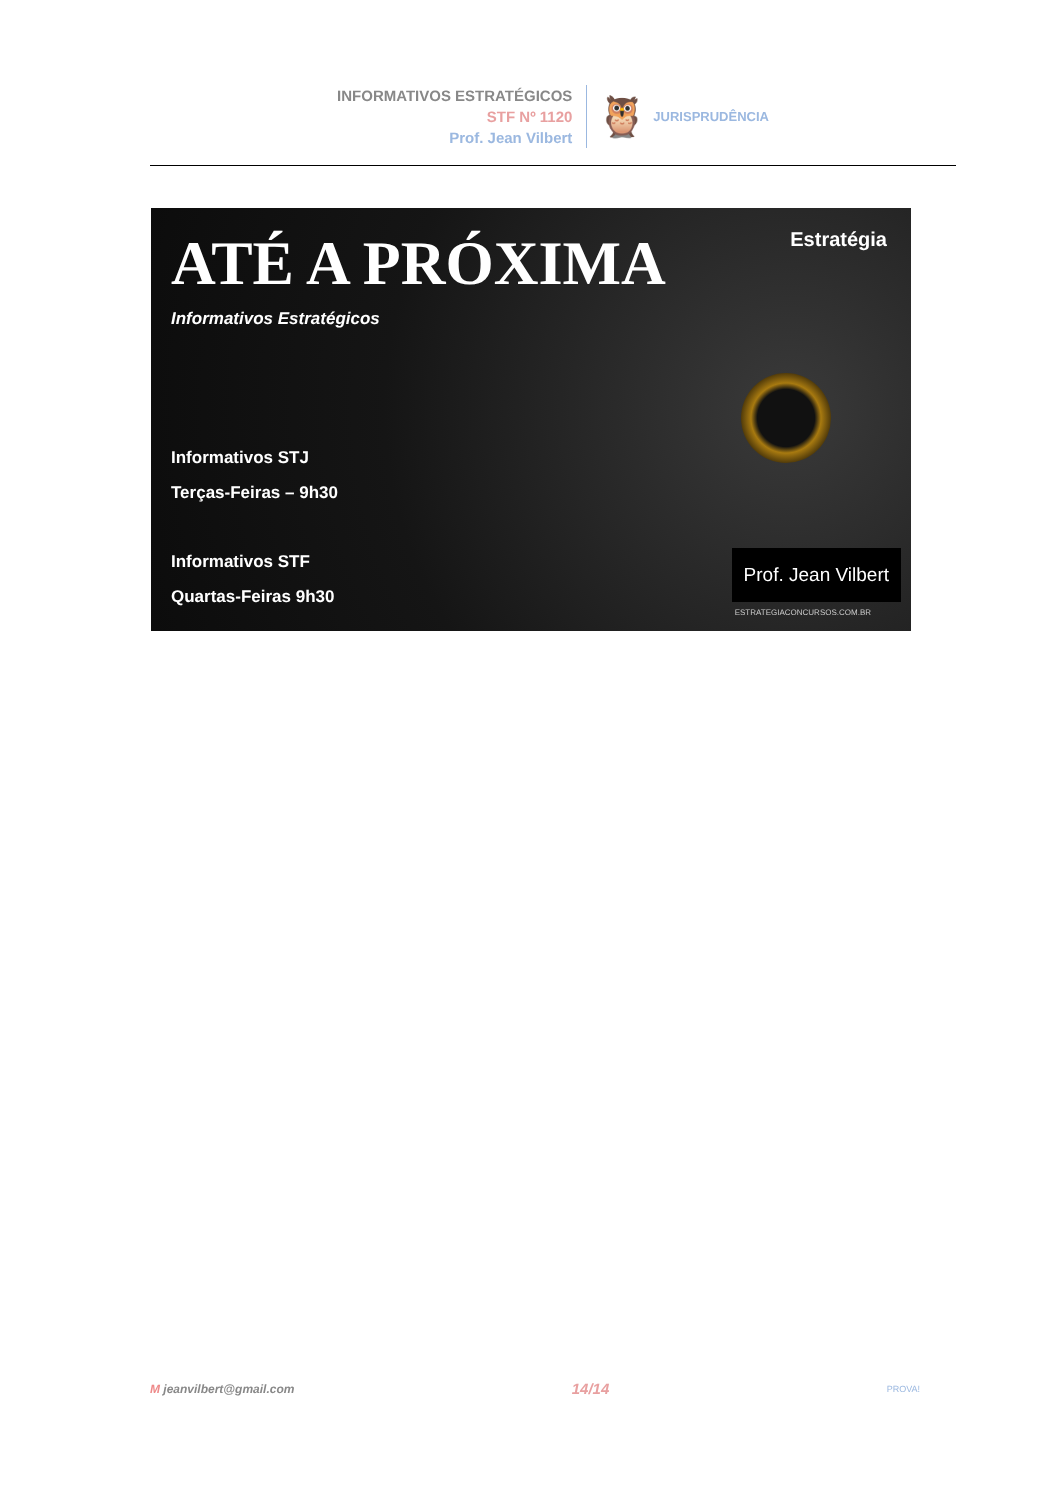INFORMATIVOS ESTRATÉGICOS
STF Nº 1120
Prof. Jean Vilbert
🦉 JURISPRUDÊNCIA
Estratégia
ATÉ A PRÓXIMA
Informativos Estratégicos
Informativos STJ
Terças-Feiras – 9h30
Informativos STF
Quartas-Feiras 9h30
Prof. Jean Vilbert
ESTRATEGIACONCURSOS.COM.BR
M jeanvilbert@gmail.com 14/14 PROVA!